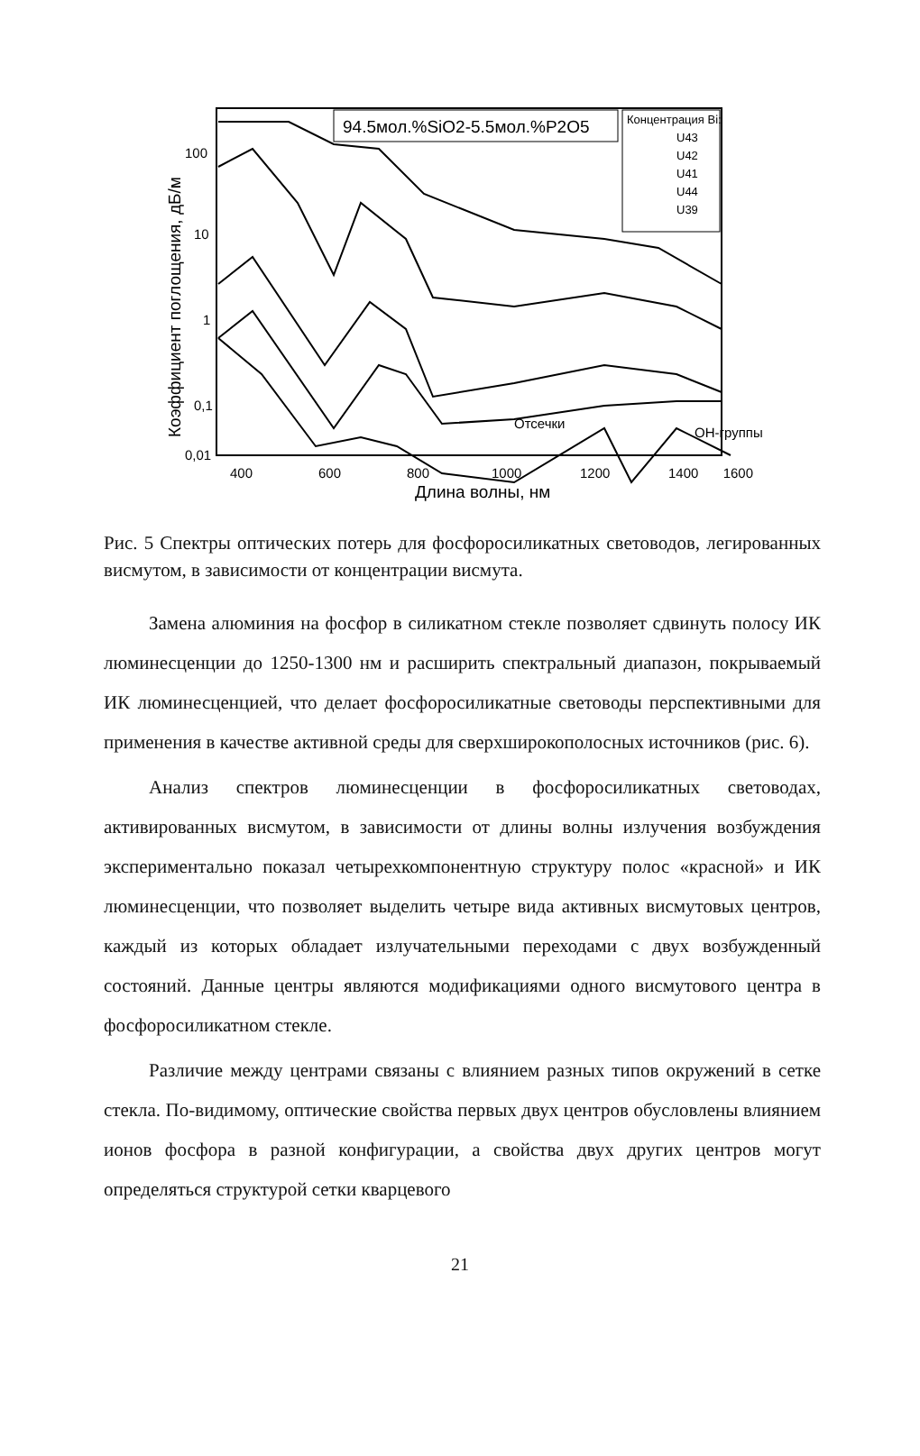94.5мол.%SiO2-5.5мол.%P2O5
Концентрация Bi:
U43
U42
U41
U44
U39
100
10
1
0,1
0,01
400
600
800
1000
1200
1400
1600
Длина волны, нм
Коэффициент поглощения, дБ/м
Отсечки
OH-группы
Рис. 5 Спектры оптических потерь для фосфоросиликатных световодов, легированных висмутом, в зависимости от концентрации висмута.
Замена алюминия на фосфор в силикатном стекле позволяет сдвинуть полосу ИК люминесценции до 1250-1300 нм и расширить спектральный диапазон, покрываемый ИК люминесценцией, что делает фосфоросиликатные световоды перспективными для применения в качестве активной среды для сверхширокополосных источников (рис. 6).
Анализ спектров люминесценции в фосфоросиликатных световодах, активированных висмутом, в зависимости от длины волны излучения возбуждения экспериментально показал четырехкомпонентную структуру полос «красной» и ИК люминесценции, что позволяет выделить четыре вида активных висмутовых центров, каждый из которых обладает излучательными переходами с двух возбужденный состояний. Данные центры являются модификациями одного висмутового центра в фосфоросиликатном стекле.
Различие между центрами связаны с влиянием разных типов окружений в сетке стекла. По-видимому, оптические свойства первых двух центров обусловлены влиянием ионов фосфора в разной конфигурации, а свойства двух других центров могут определяться структурой сетки кварцевого
21